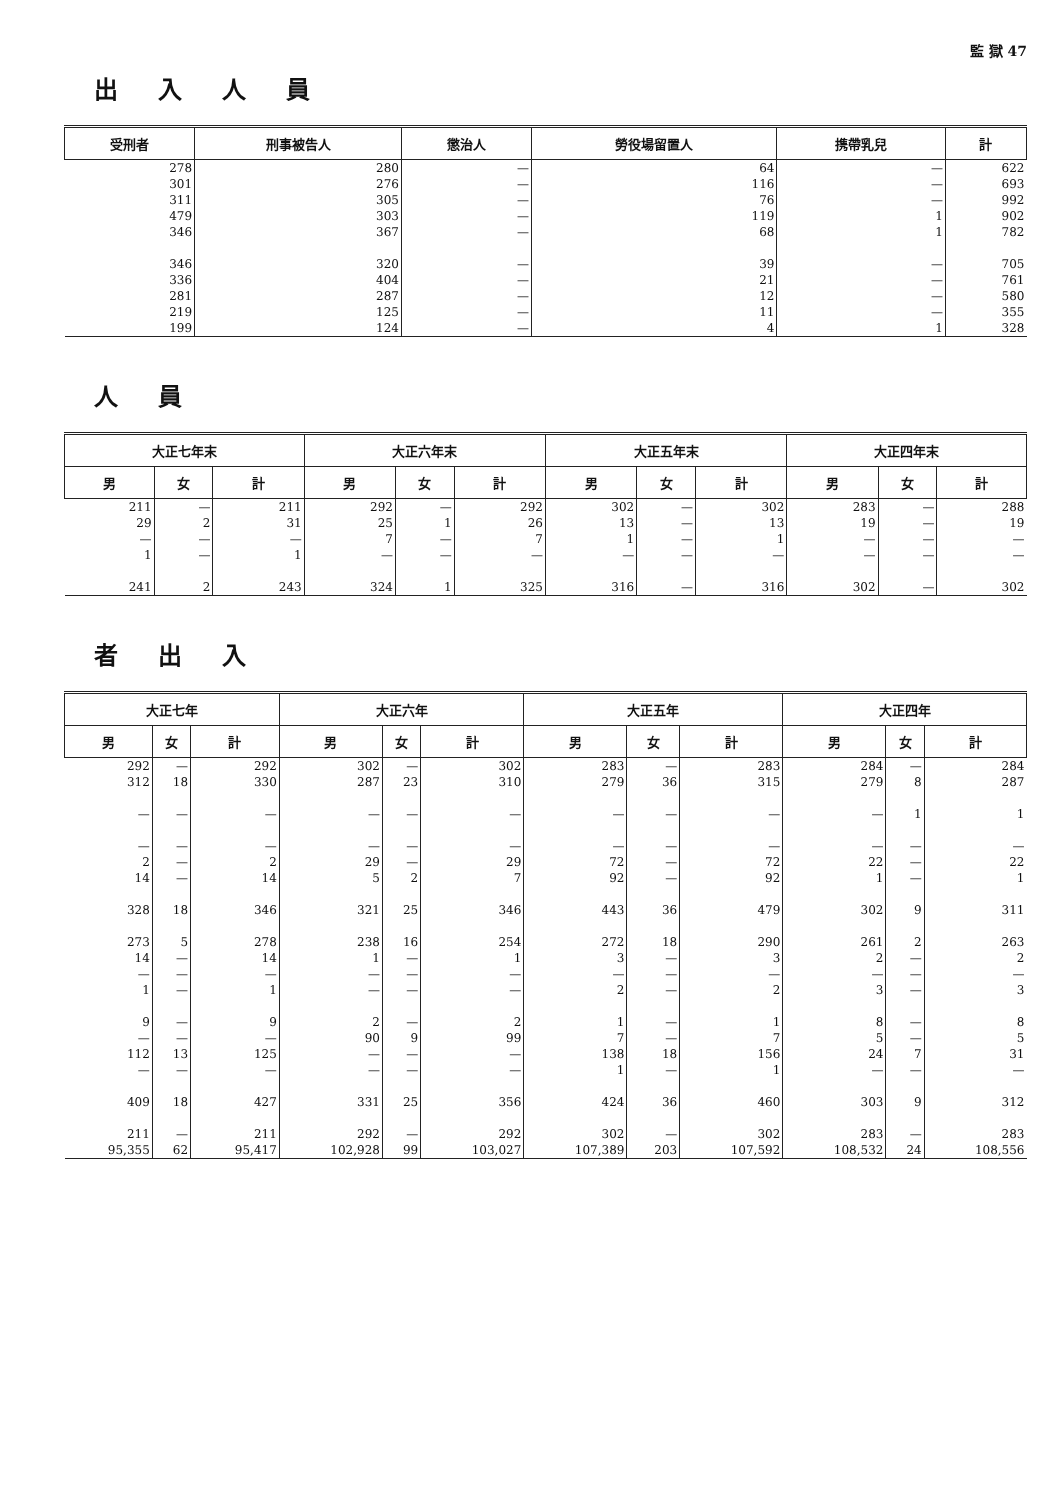監 獄 47
出入人員
| 受刑者 | 刑事被告人 | 懲治人 | 勞役場留置人 | 携帶乳兒 | 計 |
| --- | --- | --- | --- | --- | --- |
| 278 301 311 479 346 | 280 276 305 303 367 | — — — — — | 64 116 76 119 68 | — — — 1 1 | 622 693 992 902 782 |
| 346 336 281 219 199 | 320 404 287 125 124 | — — — — — | 39 21 12 11 4 | — — — — 1 | 705 761 580 355 328 |
人員
| 大正七年末 | | | 大正六年末 | | | 大正五年末 | | | 大正四年末 | | |
| --- | --- | --- | --- | --- | --- | --- | --- | --- | --- | --- | --- |
| 男 | 女 | 計 | 男 | 女 | 計 | 男 | 女 | 計 | 男 | 女 | 計 |
| 211 29 — 1 241 | — 2 — — 2 | 211 31 — 1 243 | 292 25 7 — 324 | — 1 — — 1 | 292 26 7 — 325 | 302 13 1 — 316 | — — — — — | 302 13 1 — 316 | 283 19 — — 302 | — — — — — | 288 19 — — 302 |
者出入
| 大正七年 | | | 大正六年 | | | 大正五年 | | | 大正四年 | | |
| --- | --- | --- | --- | --- | --- | --- | --- | --- | --- | --- | --- |
| 男 | 女 | 計 | 男 | 女 | 計 | 男 | 女 | 計 | 男 | 女 | 計 |
| 292 312 — — 2 14 328 273 14 — 1 9 — 112 — 409 211 95,355 | — 18 — — — — 18 5 — — — — — 13 — 18 — 62 | 292 330 — — 2 14 346 278 14 — 1 9 — 125 — 427 211 95,417 | 302 287 — — 29 5 321 238 1 — — 2 90 — — 331 292 102,928 | — 23 — — — 2 25 16 — — — — 9 — — 25 — 99 | 302 310 — — 29 7 346 254 1 — — 2 99 — — 356 292 103,027 | 283 279 — — 72 92 443 272 3 — 2 1 7 138 1 424 302 107,389 | — 36 — — — — 36 18 — — — — — 18 — 36 — 203 | 283 315 — — 72 92 479 290 3 — 2 1 7 156 1 460 302 107,592 | 284 279 — — 22 1 302 261 2 — 3 8 5 24 — 303 283 108,532 | — 8 1 — — — 9 2 — — — — — 7 — 9 — 24 | 284 287 1 — 22 1 311 263 2 — 3 8 5 31 — 312 283 108,556 |